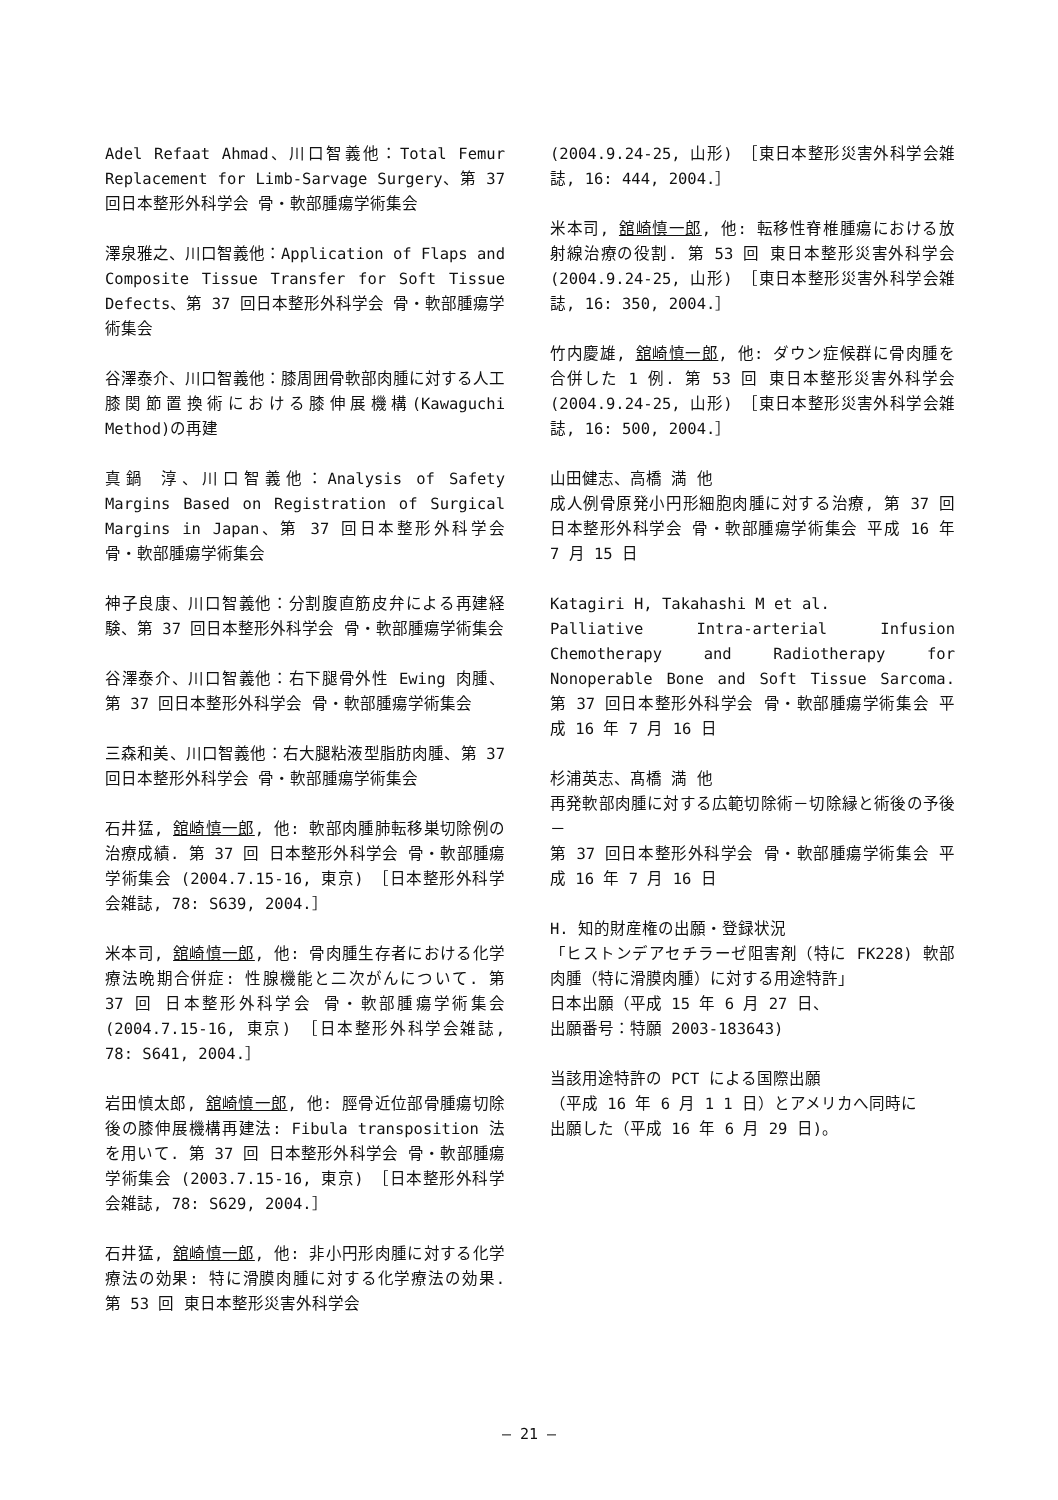Adel Refaat Ahmad、川口智義他：Total Femur Replacement for Limb-Sarvage Surgery、第 37 回日本整形外科学会 骨・軟部腫瘍学術集会
澤泉雅之、川口智義他：Application of Flaps and Composite Tissue Transfer for Soft Tissue Defects、第 37 回日本整形外科学会 骨・軟部腫瘍学術集会
谷澤泰介、川口智義他：膝周囲骨軟部肉腫に対する人工膝関節置換術における膝伸展機構(Kawaguchi Method)の再建
真鍋 淳、川口智義他：Analysis of Safety Margins Based on Registration of Surgical Margins in Japan、第 37 回日本整形外科学会 骨・軟部腫瘍学術集会
神子良康、川口智義他：分割腹直筋皮弁による再建経験、第 37 回日本整形外科学会 骨・軟部腫瘍学術集会
谷澤泰介、川口智義他：右下腿骨外性 Ewing 肉腫、第 37 回日本整形外科学会 骨・軟部腫瘍学術集会
三森和美、川口智義他：右大腿粘液型脂肪肉腫、第 37 回日本整形外科学会 骨・軟部腫瘍学術集会
石井猛, 舘崎慎一郎, 他: 軟部肉腫肺転移巣切除例の治療成績. 第 37 回 日本整形外科学会 骨・軟部腫瘍学術集会 (2004.7.15-16, 東京) ［日本整形外科学会雑誌, 78: S639, 2004.］
米本司, 舘崎慎一郎, 他: 骨肉腫生存者における化学療法晩期合併症: 性腺機能と二次がんについて. 第 37 回 日本整形外科学会 骨・軟部腫瘍学術集会 (2004.7.15-16, 東京) ［日本整形外科学会雑誌, 78: S641, 2004.］
岩田慎太郎, 舘崎慎一郎, 他: 脛骨近位部骨腫瘍切除後の膝伸展機構再建法: Fibula transposition 法を用いて. 第 37 回 日本整形外科学会 骨・軟部腫瘍学術集会 (2003.7.15-16, 東京) ［日本整形外科学会雑誌, 78: S629, 2004.］
石井猛, 舘崎慎一郎, 他: 非小円形肉腫に対する化学療法の効果: 特に滑膜肉腫に対する化学療法の効果. 第 53 回 東日本整形災害外科学会
(2004.9.24-25, 山形) ［東日本整形災害外科学会雑誌, 16: 444, 2004.］
米本司, 舘崎慎一郎, 他: 転移性脊椎腫瘍における放射線治療の役割. 第 53 回 東日本整形災害外科学会 (2004.9.24-25, 山形) ［東日本整形災害外科学会雑誌, 16: 350, 2004.］
竹内慶雄, 舘崎慎一郎, 他: ダウン症候群に骨肉腫を合併した 1 例. 第 53 回 東日本整形災害外科学会 (2004.9.24-25, 山形) ［東日本整形災害外科学会雑誌, 16: 500, 2004.］
山田健志、高橋 満 他
成人例骨原発小円形細胞肉腫に対する治療, 第 37 回日本整形外科学会 骨・軟部腫瘍学術集会 平成 16 年 7 月 15 日
Katagiri H, Takahashi M et al.
Palliative Intra-arterial Infusion Chemotherapy and Radiotherapy for Nonoperable Bone and Soft Tissue Sarcoma. 第 37 回日本整形外科学会 骨・軟部腫瘍学術集会 平成 16 年 7 月 16 日
杉浦英志、髙橋 満 他
再発軟部肉腫に対する広範切除術－切除縁と術後の予後－
第 37 回日本整形外科学会 骨・軟部腫瘍学術集会 平成 16 年 7 月 16 日
H. 知的財産権の出願・登録状況
「ヒストンデアセチラーゼ阻害剤（特に FK228) 軟部肉腫（特に滑膜肉腫）に対する用途特許」
日本出願（平成 15 年 6 月 27 日、
出願番号：特願 2003-183643)
当該用途特許の PCT による国際出願
（平成 16 年 6 月 1 1 日）とアメリカへ同時に
出願した（平成 16 年 6 月 29 日)。
— 21 —